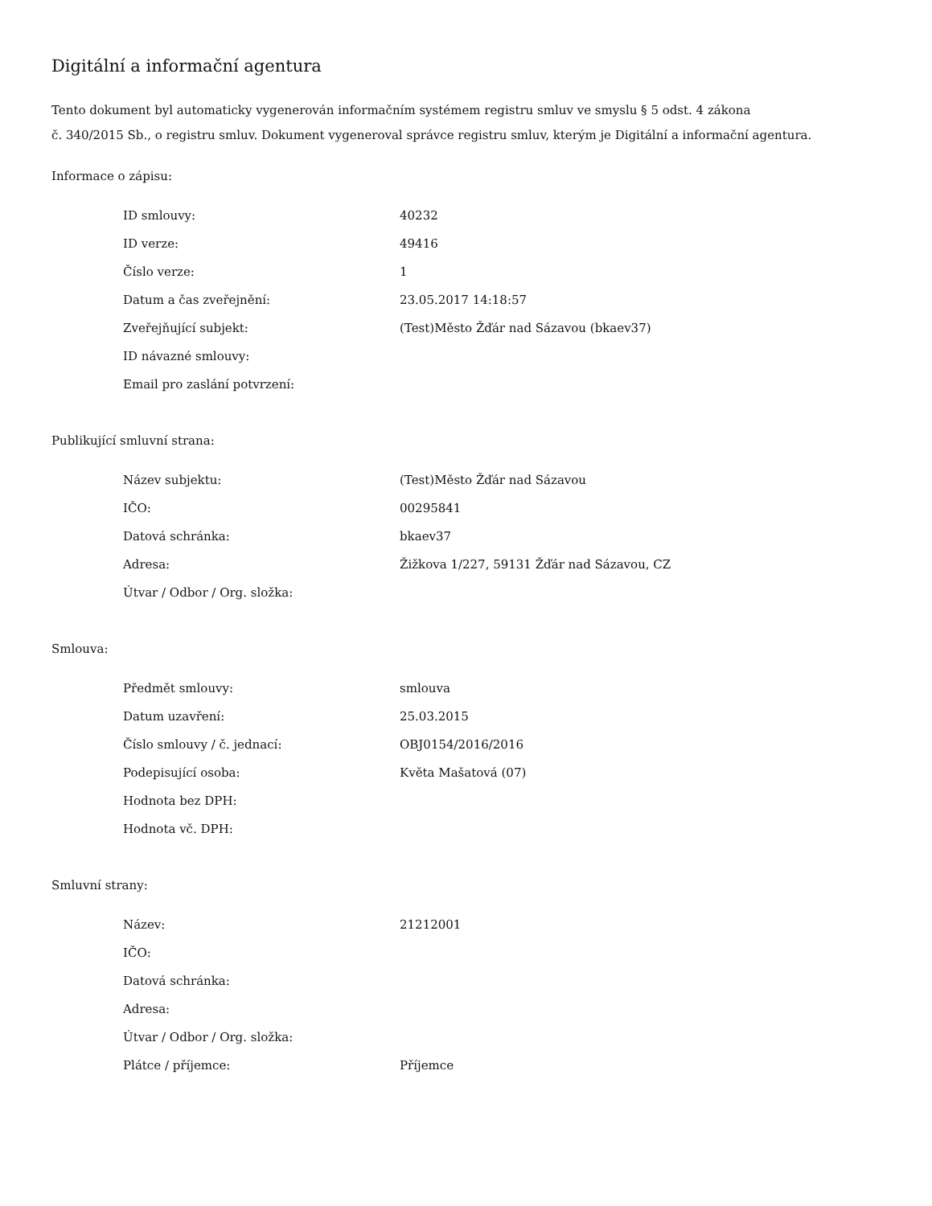Digitální a informační agentura
Tento dokument byl automaticky vygenerován informačním systémem registru smluv ve smyslu § 5 odst. 4 zákona
č. 340/2015 Sb., o registru smluv. Dokument vygeneroval správce registru smluv, kterým je Digitální a informační agentura.
Informace o zápisu:
| ID smlouvy: | 40232 |
| ID verze: | 49416 |
| Číslo verze: | 1 |
| Datum a čas zveřejnění: | 23.05.2017 14:18:57 |
| Zveřejňující subjekt: | (Test)Město Žďár nad Sázavou (bkaev37) |
| ID návazné smlouvy: | |
| Email pro zaslání potvrzení: | |
Publikující smluvní strana:
| Název subjektu: | (Test)Město Žďár nad Sázavou |
| IČO: | 00295841 |
| Datová schránka: | bkaev37 |
| Adresa: | Žižkova 1/227, 59131 Žďár nad Sázavou, CZ |
| Útvar / Odbor / Org. složka: | |
Smlouva:
| Předmět smlouvy: | smlouva |
| Datum uzavření: | 25.03.2015 |
| Číslo smlouvy / č. jednací: | OBJ0154/2016/2016 |
| Podepisující osoba: | Květa Mašatová (07) |
| Hodnota bez DPH: | |
| Hodnota vč. DPH: | |
Smluvní strany:
| Název: | 21212001 |
| IČO: | |
| Datová schránka: | |
| Adresa: | |
| Útvar / Odbor / Org. složka: | |
| Plátce / příjemce: | Příjemce |